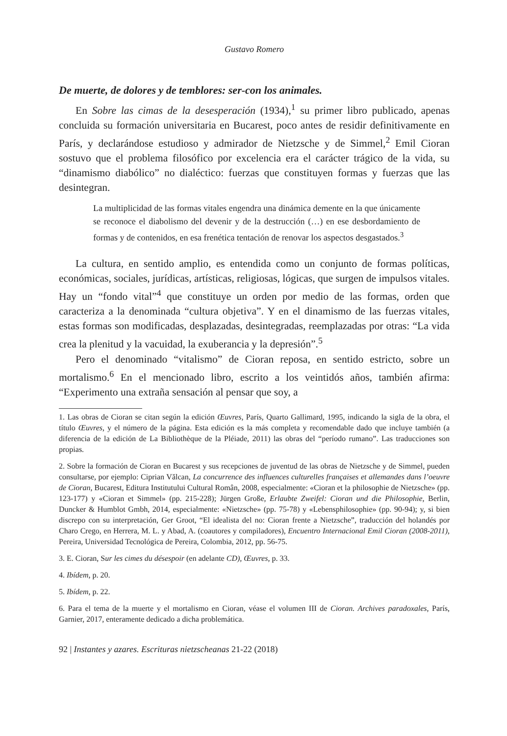Gustavo Romero
De muerte, de dolores y de temblores: ser-con los animales.
En Sobre las cimas de la desesperación (1934),<sup>1</sup> su primer libro publicado, apenas concluida su formación universitaria en Bucarest, poco antes de residir definitivamente en París, y declarándose estudioso y admirador de Nietzsche y de Simmel,<sup>2</sup> Emil Cioran sostuvo que el problema filosófico por excelencia era el carácter trágico de la vida, su “dinamismo diabólico” no dialéctico: fuerzas que constituyen formas y fuerzas que las desintegran.
La multiplicidad de las formas vitales engendra una dinámica demente en la que únicamente se reconoce el diabolismo del devenir y de la destrucción (…) en ese desbordamiento de formas y de contenidos, en esa frenética tentación de renovar los aspectos desgastados.<sup>3</sup>
La cultura, en sentido amplio, es entendida como un conjunto de formas políticas, económicas, sociales, jurídicas, artísticas, religiosas, lógicas, que surgen de impulsos vitales. Hay un “fondo vital”<sup>4</sup> que constituye un orden por medio de las formas, orden que caracteriza a la denominada “cultura objetiva”. Y en el dinamismo de las fuerzas vitales, estas formas son modificadas, desplazadas, desintegradas, reemplazadas por otras: “La vida crea la plenitud y la vacuidad, la exuberancia y la depresión”.<sup>5</sup>
Pero el denominado “vitalismo” de Cioran reposa, en sentido estricto, sobre un mortalismo.<sup>6</sup> En el mencionado libro, escrito a los veintidós años, también afirma: “Experimento una extraña sensación al pensar que soy, a
1. Las obras de Cioran se citan según la edición Œuvres, París, Quarto Gallimard, 1995, indicando la sigla de la obra, el título Œuvres, y el número de la página. Esta edición es la más completa y recomendable dado que incluye también (a diferencia de la edición de La Bibliothèque de la Pléiade, 2011) las obras del “período rumano”. Las traducciones son propias.
2. Sobre la formación de Cioran en Bucarest y sus recepciones de juventud de las obras de Nietzsche y de Simmel, pueden consultarse, por ejemplo: Ciprian Vălcan, La concurrence des influences culturelles françaises et allemandes dans l’oeuvre de Cioran, Bucarest, Editura Institutului Cultural Român, 2008, especialmente: «Cioran et la philosophie de Nietzsche» (pp. 123-177) y «Cioran et Simmel» (pp. 215-228); Jürgen Große, Erlaubte Zweifel: Cioran und die Philosophie, Berlin, Duncker & Humblot Gmbh, 2014, especialmente: «Nietzsche» (pp. 75-78) y «Lebensphilosophie» (pp. 90-94); y, si bien discrepo con su interpretación, Ger Groot, “El idealista del no: Cioran frente a Nietzsche”, traducción del holandés por Charo Crego, en Herrera, M. L. y Abad, A. (coautores y compiladores), Encuentro Internacional Emil Cioran (2008-2011), Pereira, Universidad Tecnológica de Pereira, Colombia, 2012, pp. 56-75.
3. E. Cioran, Sur les cimes du désespoir (en adelante CD), Œuvres, p. 33.
4. Ibídem, p. 20.
5. Ibídem, p. 22.
6. Para el tema de la muerte y el mortalismo en Cioran, véase el volumen III de Cioran. Archives paradoxales, París, Garnier, 2017, enteramente dedicado a dicha problemática.
92 | Instantes y azares. Escrituras nietzscheanas 21-22 (2018)